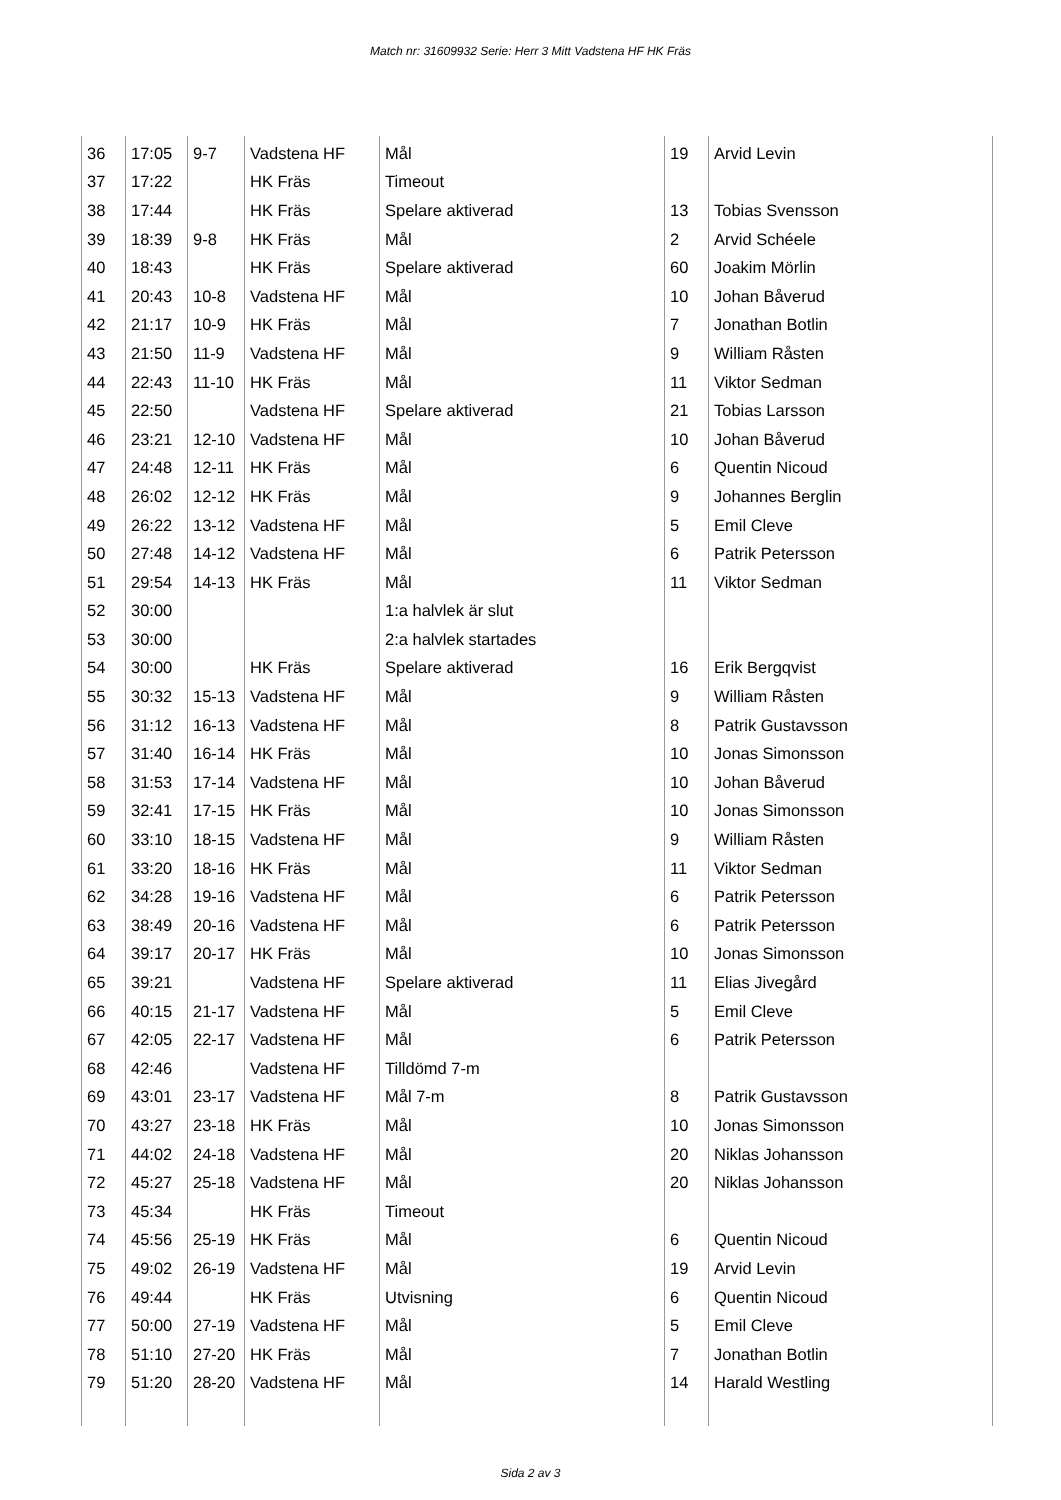Match nr: 31609932 Serie: Herr 3 Mitt Vadstena HF HK Fräs
| 36 | 17:05 | 9-7 | Vadstena HF | Mål | 19 | Arvid Levin |
| 37 | 17:22 | | HK Fräs | Timeout | | |
| 38 | 17:44 | | HK Fräs | Spelare aktiverad | 13 | Tobias Svensson |
| 39 | 18:39 | 9-8 | HK Fräs | Mål | 2 | Arvid Schéele |
| 40 | 18:43 | | HK Fräs | Spelare aktiverad | 60 | Joakim Mörlin |
| 41 | 20:43 | 10-8 | Vadstena HF | Mål | 10 | Johan Båverud |
| 42 | 21:17 | 10-9 | HK Fräs | Mål | 7 | Jonathan Botlin |
| 43 | 21:50 | 11-9 | Vadstena HF | Mål | 9 | William Råsten |
| 44 | 22:43 | 11-10 | HK Fräs | Mål | 11 | Viktor Sedman |
| 45 | 22:50 | | Vadstena HF | Spelare aktiverad | 21 | Tobias Larsson |
| 46 | 23:21 | 12-10 | Vadstena HF | Mål | 10 | Johan Båverud |
| 47 | 24:48 | 12-11 | HK Fräs | Mål | 6 | Quentin Nicoud |
| 48 | 26:02 | 12-12 | HK Fräs | Mål | 9 | Johannes Berglin |
| 49 | 26:22 | 13-12 | Vadstena HF | Mål | 5 | Emil Cleve |
| 50 | 27:48 | 14-12 | Vadstena HF | Mål | 6 | Patrik Petersson |
| 51 | 29:54 | 14-13 | HK Fräs | Mål | 11 | Viktor Sedman |
| 52 | 30:00 | | | 1:a halvlek är slut | | |
| 53 | 30:00 | | | 2:a halvlek startades | | |
| 54 | 30:00 | | HK Fräs | Spelare aktiverad | 16 | Erik Bergqvist |
| 55 | 30:32 | 15-13 | Vadstena HF | Mål | 9 | William Råsten |
| 56 | 31:12 | 16-13 | Vadstena HF | Mål | 8 | Patrik Gustavsson |
| 57 | 31:40 | 16-14 | HK Fräs | Mål | 10 | Jonas Simonsson |
| 58 | 31:53 | 17-14 | Vadstena HF | Mål | 10 | Johan Båverud |
| 59 | 32:41 | 17-15 | HK Fräs | Mål | 10 | Jonas Simonsson |
| 60 | 33:10 | 18-15 | Vadstena HF | Mål | 9 | William Råsten |
| 61 | 33:20 | 18-16 | HK Fräs | Mål | 11 | Viktor Sedman |
| 62 | 34:28 | 19-16 | Vadstena HF | Mål | 6 | Patrik Petersson |
| 63 | 38:49 | 20-16 | Vadstena HF | Mål | 6 | Patrik Petersson |
| 64 | 39:17 | 20-17 | HK Fräs | Mål | 10 | Jonas Simonsson |
| 65 | 39:21 | | Vadstena HF | Spelare aktiverad | 11 | Elias Jivegård |
| 66 | 40:15 | 21-17 | Vadstena HF | Mål | 5 | Emil Cleve |
| 67 | 42:05 | 22-17 | Vadstena HF | Mål | 6 | Patrik Petersson |
| 68 | 42:46 | | Vadstena HF | Tilldömd 7-m | | |
| 69 | 43:01 | 23-17 | Vadstena HF | Mål 7-m | 8 | Patrik Gustavsson |
| 70 | 43:27 | 23-18 | HK Fräs | Mål | 10 | Jonas Simonsson |
| 71 | 44:02 | 24-18 | Vadstena HF | Mål | 20 | Niklas Johansson |
| 72 | 45:27 | 25-18 | Vadstena HF | Mål | 20 | Niklas Johansson |
| 73 | 45:34 | | HK Fräs | Timeout | | |
| 74 | 45:56 | 25-19 | HK Fräs | Mål | 6 | Quentin Nicoud |
| 75 | 49:02 | 26-19 | Vadstena HF | Mål | 19 | Arvid Levin |
| 76 | 49:44 | | HK Fräs | Utvisning | 6 | Quentin Nicoud |
| 77 | 50:00 | 27-19 | Vadstena HF | Mål | 5 | Emil Cleve |
| 78 | 51:10 | 27-20 | HK Fräs | Mål | 7 | Jonathan Botlin |
| 79 | 51:20 | 28-20 | Vadstena HF | Mål | 14 | Harald Westling |
Sida 2 av 3